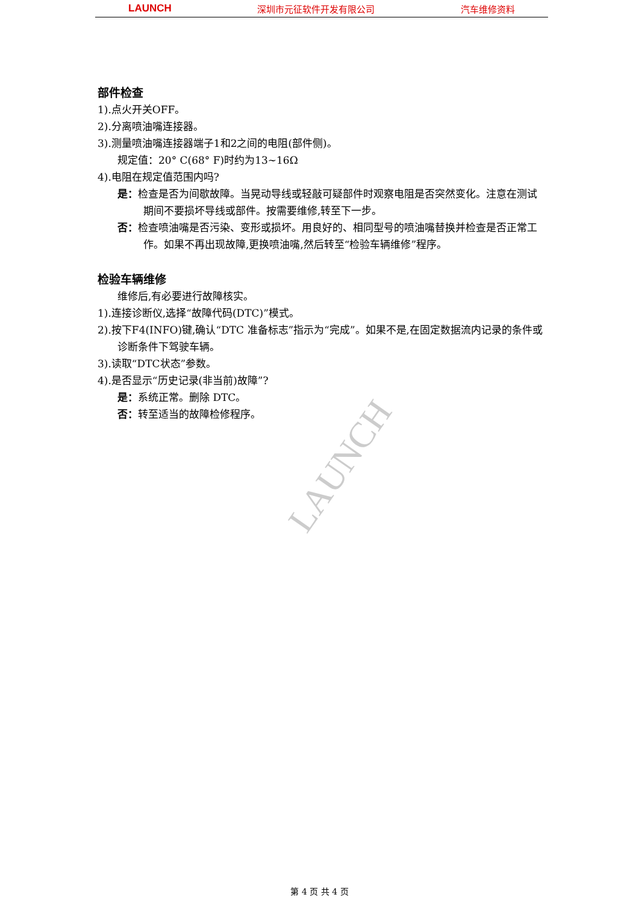LAUNCH 深圳市元征软件开发有限公司 汽车维修资料
LAUNCH
部件检查
1).点火开关OFF。
2).分离喷油嘴连接器。
3).测量喷油嘴连接器端子1和2之间的电阻(部件侧)。
规定值：20° C(68° F)时约为13~16Ω
4).电阻在规定值范围内吗?
是：检查是否为间歇故障。当晃动导线或轻敲可疑部件时观察电阻是否突然变化。注意在测试期间不要损坏导线或部件。按需要维修,转至下一步。
否：检查喷油嘴是否污染、变形或损坏。用良好的、相同型号的喷油嘴替换并检查是否正常工作。如果不再出现故障,更换喷油嘴,然后转至“检验车辆维修”程序。
检验车辆维修
维修后,有必要进行故障核实。
1).连接诊断仪,选择“故障代码(DTC)”模式。
2).按下F4(INFO)键,确认“DTC 准备标志”指示为“完成”。如果不是,在固定数据流内记录的条件或诊断条件下驾驶车辆。
3).读取“DTC状态”参数。
4).是否显示“历史记录(非当前)故障”?
是：系统正常。删除 DTC。
否：转至适当的故障检修程序。
第 4 页 共 4 页